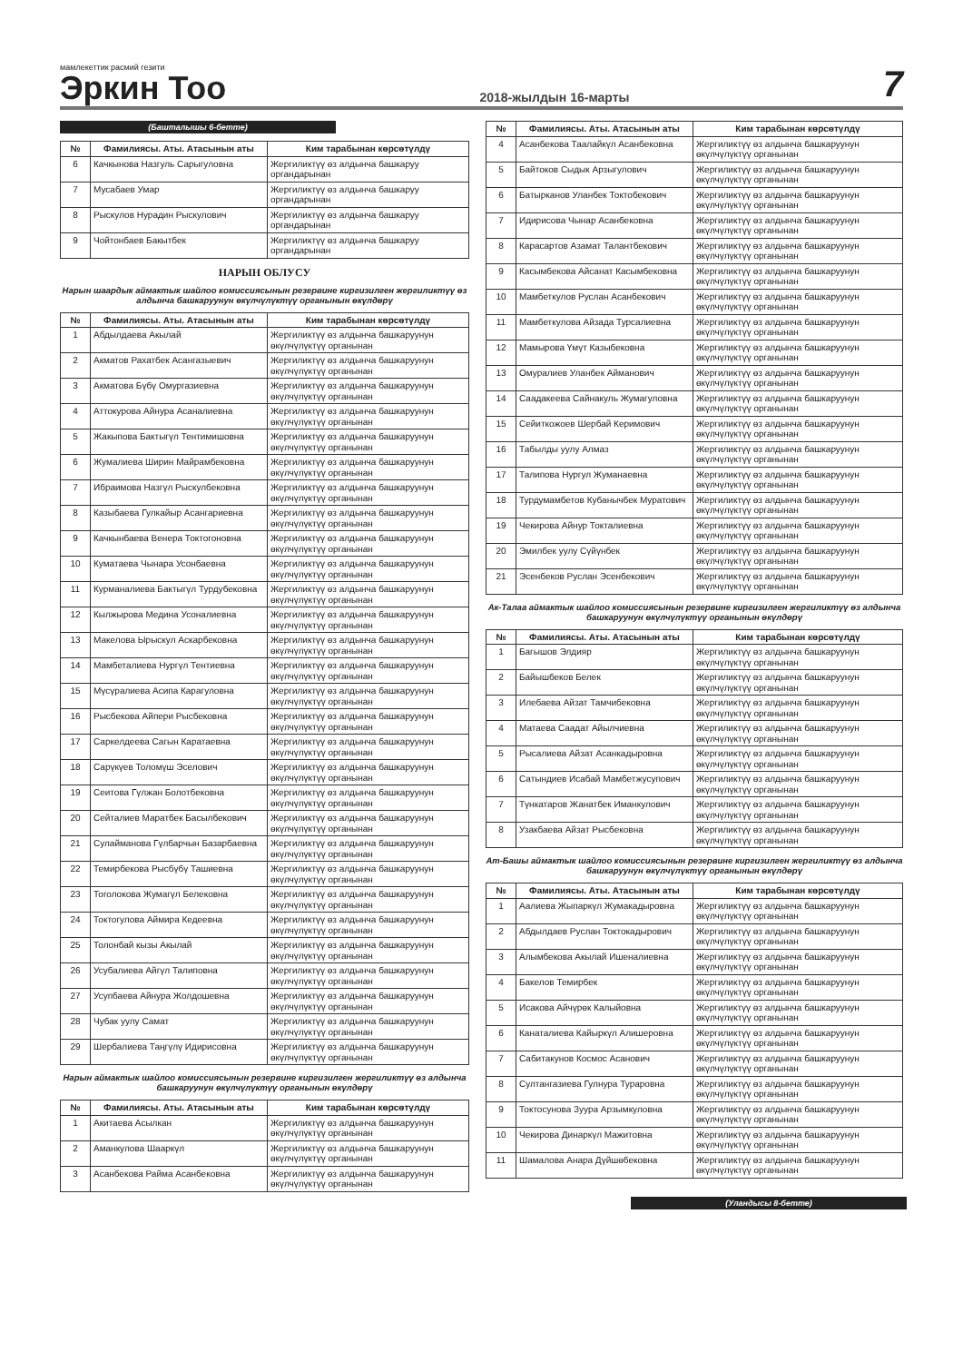мамлекеттик расмий гезити
Эркин Тоо
2018-жылдын 16-марты
7
(Башталышы 6-бетте)
| № | Фамилиясы. Аты. Атасынын аты | Ким тарабынан көрсөтүлдү |
| --- | --- | --- |
| 6 | Качкынова Назгуль Сарыгуловна | Жергиликтүү өз алдынча башкаруу органдарынан |
| 7 | Мусабаев Умар | Жергиликтүү өз алдынча башкаруу органдарынан |
| 8 | Рыскулов Нурадин Рыскулович | Жергиликтүү өз алдынча башкаруу органдарынан |
| 9 | Чойтонбаев Бакытбек | Жергиликтүү өз алдынча башкаруу органдарынан |
НАРЫН ОБЛУСУ
Нарын шаардык аймактык шайлоо комиссиясынын резервине киргизилген жергиликтүү өз алдынча башкаруунун өкүлчүлүктүү органынын өкүлдөрү
| № | Фамилиясы. Аты. Атасынын аты | Ким тарабынан көрсөтүлдү |
| --- | --- | --- |
| 1 | Абдылдаева Акылай | Жергиликтүү өз алдынча башкаруунун өкүлчүлүктүү органынан |
| 2 | Акматов Рахатбек Асангазыевич | Жергиликтүү өз алдынча башкаруунун өкүлчүлүктүү органынан |
| 3 | Акматова Бүбү Омургазиевна | Жергиликтүү өз алдынча башкаруунун өкүлчүлүктүү органынан |
| 4 | Аттокурова Айнура Асаналиевна | Жергиликтүү өз алдынча башкаруунун өкүлчүлүктүү органынан |
| 5 | Жакыпова Бактыгүл Тентимишовна | Жергиликтүү өз алдынча башкаруунун өкүлчүлүктүү органынан |
| 6 | Жумалиева Ширин Майрамбековна | Жергиликтүү өз алдынча башкаруунун өкүлчүлүктүү органынан |
| 7 | Ибраимова Назгүл Рыскулбековна | Жергиликтүү өз алдынча башкаруунун өкүлчүлүктүү органынан |
| 8 | Казыбаева Гулкайыр Асангариевна | Жергиликтүү өз алдынча башкаруунун өкүлчүлүктүү органынан |
| 9 | Качкынбаева Венера Токтогоновна | Жергиликтүү өз алдынча башкаруунун өкүлчүлүктүү органынан |
| 10 | Куматаева Чынара Усонбаевна | Жергиликтүү өз алдынча башкаруунун өкүлчүлүктүү органынан |
| 11 | Курманалиева Бактыгүл Турдубековна | Жергиликтүү өз алдынча башкаруунун өкүлчүлүктүү органынан |
| 12 | Кылжырова Медина Усоналиевна | Жергиликтүү өз алдынча башкаруунун өкүлчүлүктүү органынан |
| 13 | Макелова Ырыскул Аскарбековна | Жергиликтүү өз алдынча башкаруунун өкүлчүлүктүү органынан |
| 14 | Мамбеталиева Нургүл Тентиевна | Жергиликтүү өз алдынча башкаруунун өкүлчүлүктүү органынан |
| 15 | Мүсүралиева Асипа Карагуловна | Жергиликтүү өз алдынча башкаруунун өкүлчүлүктүү органынан |
| 16 | Рысбекова Айпери Рысбековна | Жергиликтүү өз алдынча башкаруунун өкүлчүлүктүү органынан |
| 17 | Саркелдеева Сагын Каратаевна | Жергиликтүү өз алдынча башкаруунун өкүлчүлүктүү органынан |
| 18 | Сарүкүев Толомүш Эселович | Жергиликтүү өз алдынча башкаруунун өкүлчүлүктүү органынан |
| 19 | Сеитова Гүлжан Болотбековна | Жергиликтүү өз алдынча башкаруунун өкүлчүлүктүү органынан |
| 20 | Сейталиев Маратбек Басылбекович | Жергиликтүү өз алдынча башкаруунун өкүлчүлүктүү органынан |
| 21 | Сулайманова Гүлбарчын Базарбаевна | Жергиликтүү өз алдынча башкаруунун өкүлчүлүктүү органынан |
| 22 | Темирбекова Рысбүбү Ташиевна | Жергиликтүү өз алдынча башкаруунун өкүлчүлүктүү органынан |
| 23 | Тоголокова Жумагүл Белековна | Жергиликтүү өз алдынча башкаруунун өкүлчүлүктүү органынан |
| 24 | Токтогулова Аймира Кедеевна | Жергиликтүү өз алдынча башкаруунун өкүлчүлүктүү органынан |
| 25 | Толонбай кызы Акылай | Жергиликтүү өз алдынча башкаруунун өкүлчүлүктүү органынан |
| 26 | Усубалиева Айгүл Талиповна | Жергиликтүү өз алдынча башкаруунун өкүлчүлүктүү органынан |
| 27 | Усупбаева Айнура Жолдошевна | Жергиликтүү өз алдынча башкаруунун өкүлчүлүктүү органынан |
| 28 | Чубак уулу Самат | Жергиликтүү өз алдынча башкаруунун өкүлчүлүктүү органынан |
| 29 | Шербалиева Таңгүлү Идирисовна | Жергиликтүү өз алдынча башкаруунун өкүлчүлүктүү органынан |
Нарын аймактык шайлоо комиссиясынын резервине киргизилген жергиликтүү өз алдынча башкаруунун өкүлчүлүктүү органынын өкүлдөрү
| № | Фамилиясы. Аты. Атасынын аты | Ким тарабынан көрсөтүлдү |
| --- | --- | --- |
| 1 | Акитаева Асылкан | Жергиликтүү өз алдынча башкаруунун өкүлчүлүктүү органынан |
| 2 | Аманкулова Шааркүл | Жергиликтүү өз алдынча башкаруунун өкүлчүлүктүү органынан |
| 3 | Асанбекова Райма Асанбековна | Жергиликтүү өз алдынча башкаруунун өкүлчүлүктүү органынан |
| № | Фамилиясы. Аты. Атасынын аты | Ким тарабынан көрсөтүлдү |
| --- | --- | --- |
| 4 | Асанбекова Таалайкүл Асанбековна | Жергиликтүү өз алдынча башкаруунун өкүлчүлүктүү органынан |
| 5 | Байтоков Сыдык Арзыгулович | Жергиликтүү өз алдынча башкаруунун өкүлчүлүктүү органынан |
| 6 | Батырканов Уланбек Токтобекович | Жергиликтүү өз алдынча башкаруунун өкүлчүлүктүү органынан |
| 7 | Идирисова Чынар Асанбековна | Жергиликтүү өз алдынча башкаруунун өкүлчүлүктүү органынан |
| 8 | Карасартов Азамат Талантбекович | Жергиликтүү өз алдынча башкаруунун өкүлчүлүктүү органынан |
| 9 | Касымбекова Айсанат Касымбековна | Жергиликтүү өз алдынча башкаруунун өкүлчүлүктүү органынан |
| 10 | Мамбеткулов Руслан Асанбекович | Жергиликтүү өз алдынча башкаруунун өкүлчүлүктүү органынан |
| 11 | Мамбеткулова Айзада Турсалиевна | Жергиликтүү өз алдынча башкаруунун өкүлчүлүктүү органынан |
| 12 | Мамырова Үмүт Казыбековна | Жергиликтүү өз алдынча башкаруунун өкүлчүлүктүү органынан |
| 13 | Омуралиев Уланбек Айманович | Жергиликтүү өз алдынча башкаруунун өкүлчүлүктүү органынан |
| 14 | Саадакеева Сайнакуль Жумагуловна | Жергиликтүү өз алдынча башкаруунун өкүлчүлүктүү органынан |
| 15 | Сейиткожоев Шербай Керимович | Жергиликтүү өз алдынча башкаруунун өкүлчүлүктүү органынан |
| 16 | Табылды уулу Алмаз | Жергиликтүү өз алдынча башкаруунун өкүлчүлүктүү органынан |
| 17 | Талипова Нургул Жуманаевна | Жергиликтүү өз алдынча башкаруунун өкүлчүлүктүү органынан |
| 18 | Турдумамбетов Кубанычбек Муратович | Жергиликтүү өз алдынча башкаруунун өкүлчүлүктүү органынан |
| 19 | Чекирова Айнур Токталиевна | Жергиликтүү өз алдынча башкаруунун өкүлчүлүктүү органынан |
| 20 | Эмилбек уулу Сүйүнбек | Жергиликтүү өз алдынча башкаруунун өкүлчүлүктүү органынан |
| 21 | Эсенбеков Руслан Эсенбекович | Жергиликтүү өз алдынча башкаруунун өкүлчүлүктүү органынан |
Ак-Талаа аймактык шайлоо комиссиясынын резервине киргизилген жергиликтүү өз алдынча башкаруунун өкүлчүлүктүү органынын өкүлдөрү
| № | Фамилиясы. Аты. Атасынын аты | Ким тарабынан көрсөтүлдү |
| --- | --- | --- |
| 1 | Багышов Элдияр | Жергиликтүү өз алдынча башкаруунун өкүлчүлүктүү органынан |
| 2 | Байышбеков Белек | Жергиликтүү өз алдынча башкаруунун өкүлчүлүктүү органынан |
| 3 | Илебаева Айзат Тамчибековна | Жергиликтүү өз алдынча башкаруунун өкүлчүлүктүү органынан |
| 4 | Матаева Саадат Айылчиевна | Жергиликтүү өз алдынча башкаруунун өкүлчүлүктүү органынан |
| 5 | Рысалиева Айзат Асанкадыровна | Жергиликтүү өз алдынча башкаруунун өкүлчүлүктүү органынан |
| 6 | Сатындиев Исабай Мамбетжусупович | Жергиликтүү өз алдынча башкаруунун өкүлчүлүктүү органынан |
| 7 | Түнкатаров Жанатбек Иманкулович | Жергиликтүү өз алдынча башкаруунун өкүлчүлүктүү органынан |
| 8 | Узакбаева Айзат Рысбековна | Жергиликтүү өз алдынча башкаруунун өкүлчүлүктүү органынан |
Ат-Башы аймактык шайлоо комиссиясынын резервине киргизилген жергиликтүү өз алдынча башкаруунун өкүлчүлүктүү органынын өкүлдөрү
| № | Фамилиясы. Аты. Атасынын аты | Ким тарабынан көрсөтүлдү |
| --- | --- | --- |
| 1 | Аалиева Жыпаркүл Жумакадыровна | Жергиликтүү өз алдынча башкаруунун өкүлчүлүктүү органынан |
| 2 | Абдылдаев Руслан Токтокадырович | Жергиликтүү өз алдынча башкаруунун өкүлчүлүктүү органынан |
| 3 | Алымбекова Акылай Ишеналиевна | Жергиликтүү өз алдынча башкаруунун өкүлчүлүктүү органынан |
| 4 | Бакелов Темирбек | Жергиликтүү өз алдынча башкаруунун өкүлчүлүктүү органынан |
| 5 | Исакова Айчүрөк Калыйовна | Жергиликтүү өз алдынча башкаруунун өкүлчүлүктүү органынан |
| 6 | Канаталиева Кайыркүл Алишеровна | Жергиликтүү өз алдынча башкаруунун өкүлчүлүктүү органынан |
| 7 | Сабитакунов Космос Асанович | Жергиликтүү өз алдынча башкаруунун өкүлчүлүктүү органынан |
| 8 | Султангазиева Гулнура Тураровна | Жергиликтүү өз алдынча башкаруунун өкүлчүлүктүү органынан |
| 9 | Токтосунова Зуура Арзымкуловна | Жергиликтүү өз алдынча башкаруунун өкүлчүлүктүү органынан |
| 10 | Чекирова Динаркүл Мажитовна | Жергиликтүү өз алдынча башкаруунун өкүлчүлүктүү органынан |
| 11 | Шамалова Анара Дүйшөбековна | Жергиликтүү өз алдынча башкаруунун өкүлчүлүктүү органынан |
(Уландысы 8-бетте)